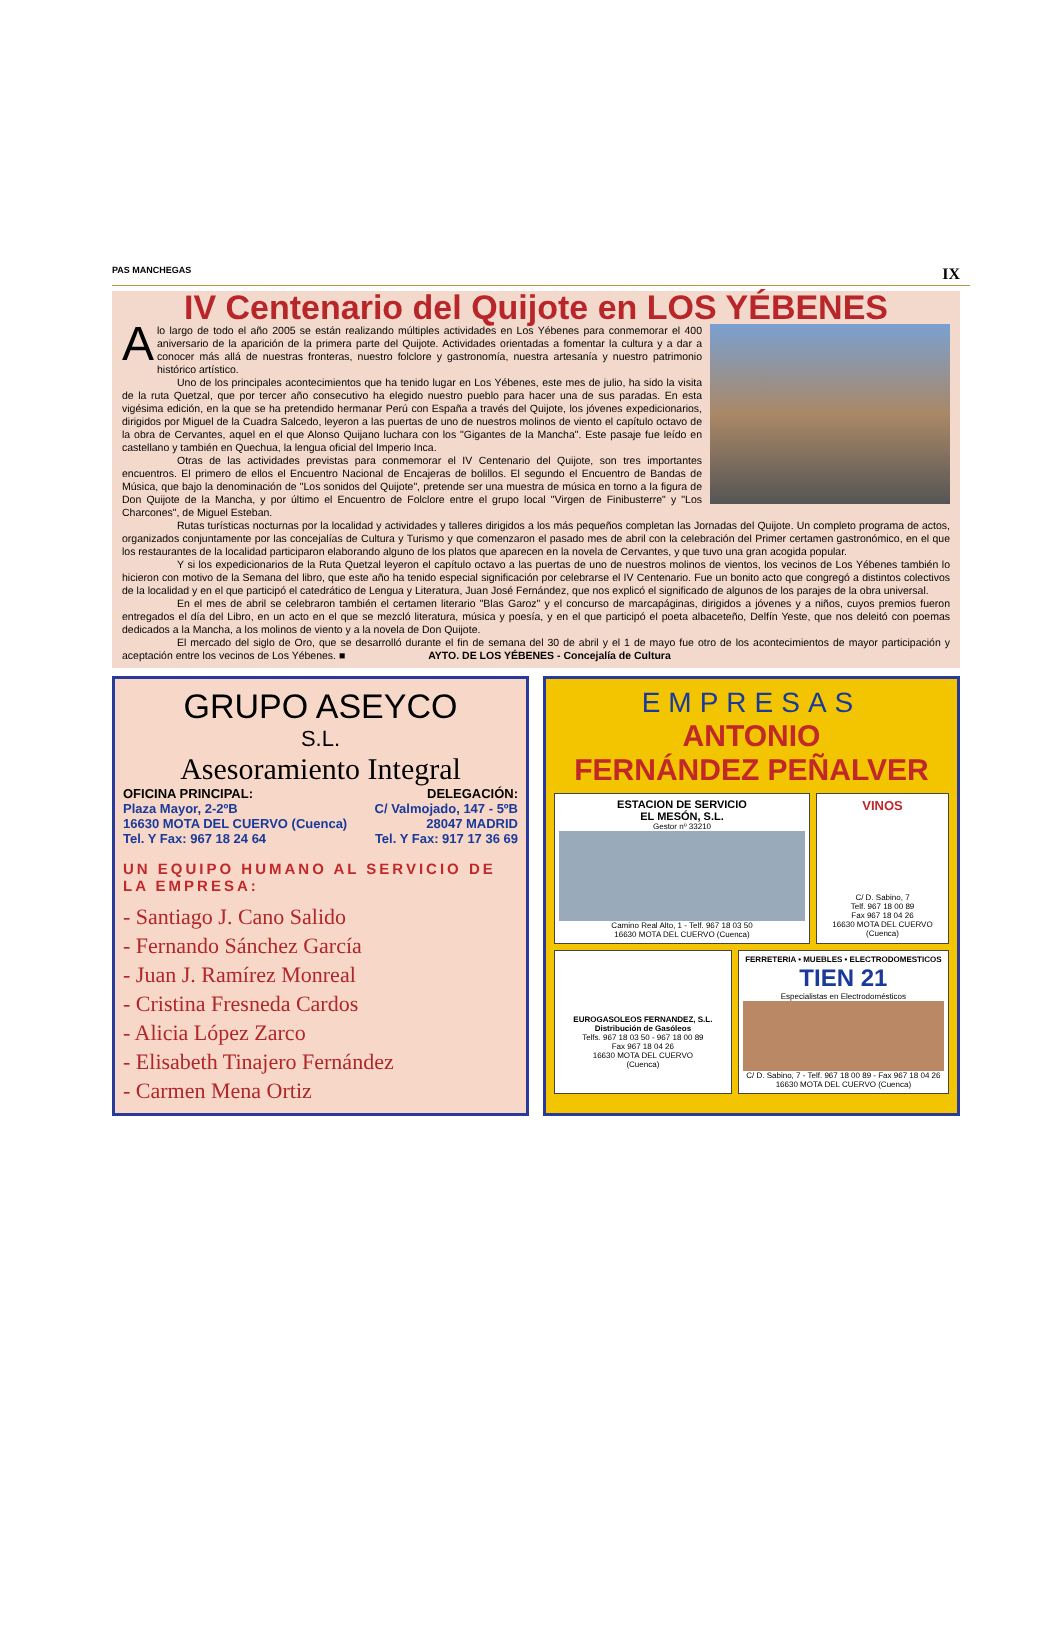PAS MANCHEGAS IX
IV Centenario del Quijote en LOS YÉBENES
Alo largo de todo el año 2005 se están realizando múltiples actividades en Los Yébenes para conmemorar el 400 aniversario de la aparición de la primera parte del Quijote. Actividades orientadas a fomentar la cultura y a dar a conocer más allá de nuestras fronteras, nuestro folclore y gastronomía, nuestra artesanía y nuestro patrimonio histórico artístico.
Uno de los principales acontecimientos que ha tenido lugar en Los Yébenes, este mes de julio, ha sido la visita de la ruta Quetzal, que por tercer año consecutivo ha elegido nuestro pueblo para hacer una de sus paradas. En esta vigésima edición, en la que se ha pretendido hermanar Perú con España a través del Quijote, los jóvenes expedicionarios, dirigidos por Miguel de la Cuadra Salcedo, leyeron a las puertas de uno de nuestros molinos de viento el capítulo octavo de la obra de Cervantes, aquel en el que Alonso Quijano luchara con los "Gigantes de la Mancha". Este pasaje fue leído en castellano y también en Quechua, la lengua oficial del Imperio Inca.
Otras de las actividades previstas para conmemorar el IV Centenario del Quijote, son tres importantes encuentros. El primero de ellos el Encuentro Nacional de Encajeras de bolillos. El segundo el Encuentro de Bandas de Música, que bajo la denominación de "Los sonidos del Quijote", pretende ser una muestra de música en torno a la figura de Don Quijote de la Mancha, y por último el Encuentro de Folclore entre el grupo local "Virgen de Finibusterre" y "Los Charcones", de Miguel Esteban.
Rutas turísticas nocturnas por la localidad y actividades y talleres dirigidos a los más pequeños completan las Jornadas del Quijote. Un completo programa de actos, organizados conjuntamente por las concejalías de Cultura y Turismo y que comenzaron el pasado mes de abril con la celebración del Primer certamen gastronómico, en el que los restaurantes de la localidad participaron elaborando alguno de los platos que aparecen en la novela de Cervantes, y que tuvo una gran acogida popular.
Y si los expedicionarios de la Ruta Quetzal leyeron el capítulo octavo a las puertas de uno de nuestros molinos de vientos, los vecinos de Los Yébenes también lo hicieron con motivo de la Semana del libro, que este año ha tenido especial significación por celebrarse el IV Centenario. Fue un bonito acto que congregó a distintos colectivos de la localidad y en el que participó el catedrático de Lengua y Literatura, Juan José Fernández, que nos explicó el significado de algunos de los parajes de la obra universal.
En el mes de abril se celebraron también el certamen literario "Blas Garoz" y el concurso de marcapáginas, dirigidos a jóvenes y a niños, cuyos premios fueron entregados el día del Libro, en un acto en el que se mezcló literatura, música y poesía, y en el que participó el poeta albaceteño, Delfín Yeste, que nos deleitó con poemas dedicados a la Mancha, a los molinos de viento y a la novela de Don Quijote.
El mercado del siglo de Oro, que se desarrolló durante el fin de semana del 30 de abril y el 1 de mayo fue otro de los acontecimientos de mayor participación y aceptación entre los vecinos de Los Yébenes. ■ AYTO. DE LOS YÉBENES - Concejalía de Cultura
GRUPO ASEYCO
S.L.
Asesoramiento Integral
OFICINA PRINCIPAL: DELEGACIÓN:
Plaza Mayor, 2-2ºB C/ Valmojado, 147 - 5ºB
16630 MOTA DEL CUERVO (Cuenca) 28047 MADRID
Tel. Y Fax: 967 18 24 64 Tel. Y Fax: 917 17 36 69
UN EQUIPO HUMANO AL SERVICIO DE LA EMPRESA:
- Santiago J. Cano Salido
- Fernando Sánchez García
- Juan J. Ramírez Monreal
- Cristina Fresneda Cardos
- Alicia López Zarco
- Elisabeth Tinajero Fernández
- Carmen Mena Ortiz
EMPRESAS
ANTONIO
FERNÁNDEZ PEÑALVER
ESTACION DE SERVICIO
EL MESÓN, S.L.
Gestor nº 33210
Camino Real Alto, 1 - Telf. 967 18 03 50
16630 MOTA DEL CUERVO (Cuenca)
VINOS
C/ D. Sabino, 7
Telf. 967 18 00 89
Fax 967 18 04 26
16630 MOTA DEL CUERVO
(Cuenca)
EUROGASOLEOS FERNANDEZ, S.L.
Distribución de Gasóleos
Telfs. 967 18 03 50 - 967 18 00 89
Fax 967 18 04 26
16630 MOTA DEL CUERVO
(Cuenca)
FERRETERIA • MUEBLES • ELECTRODOMESTICOS
TIEN 21
Especialistas en Electrodomésticos
C/ D. Sabino, 7 - Telf. 967 18 00 89 - Fax 967 18 04 26
16630 MOTA DEL CUERVO (Cuenca)